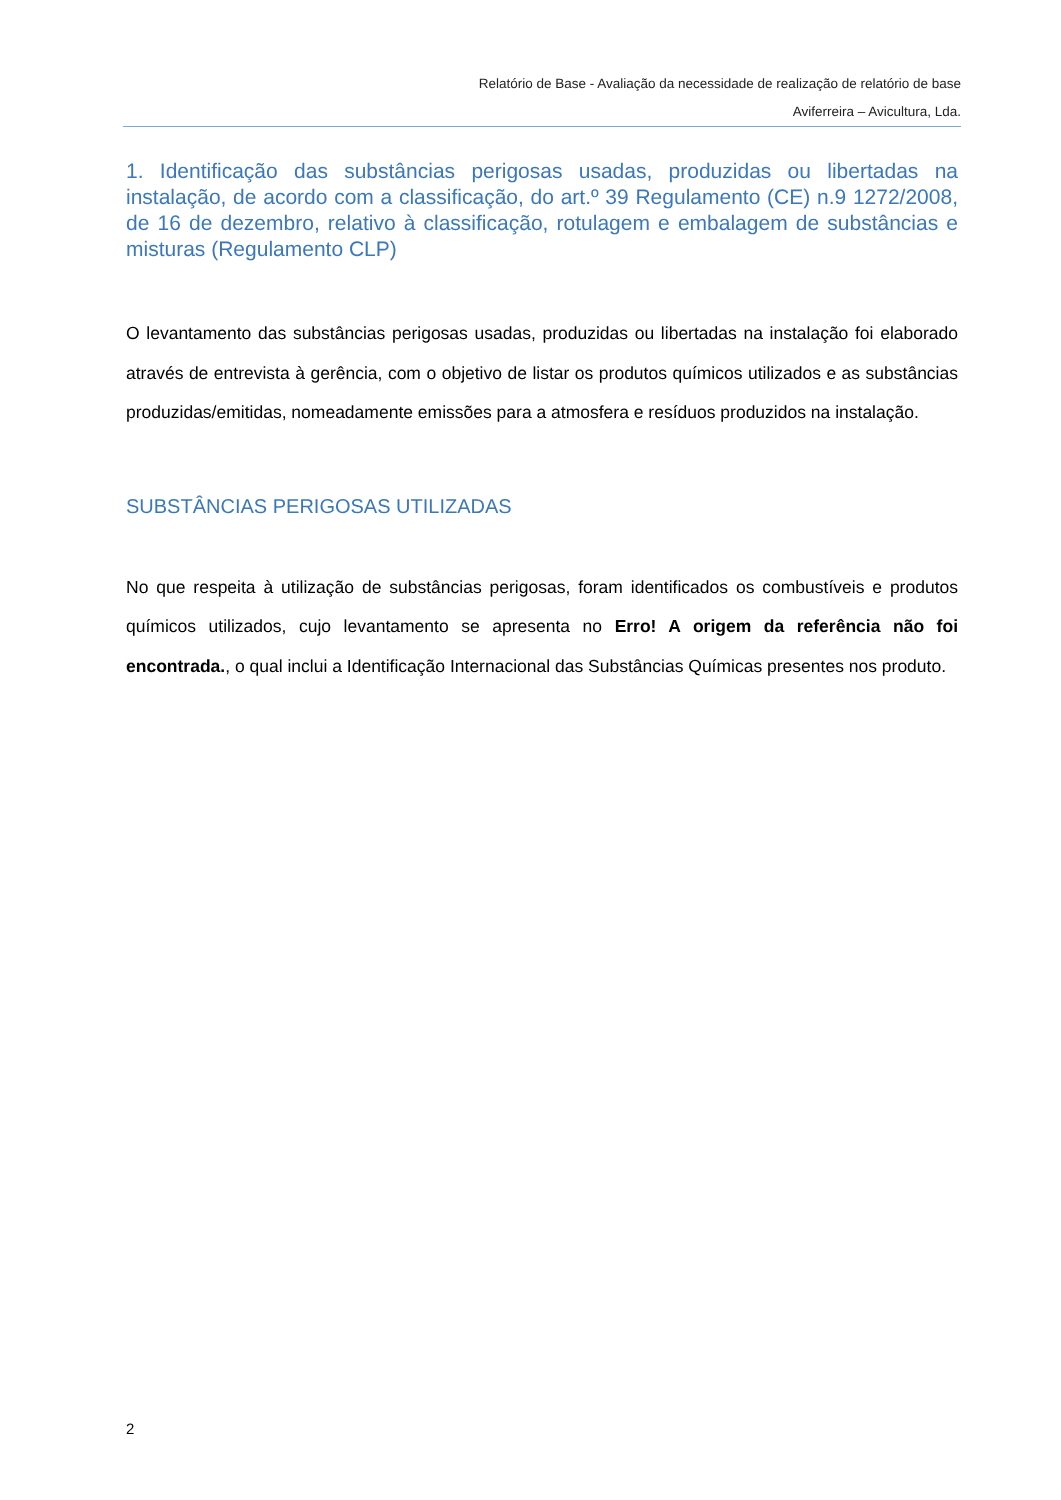Relatório de Base - Avaliação da necessidade de realização de relatório de base
Aviferreira – Avicultura, Lda.
1. Identificação das substâncias perigosas usadas, produzidas ou libertadas na instalação, de acordo com a classificação, do art.º 39 Regulamento (CE) n.9 1272/2008, de 16 de dezembro, relativo à classificação, rotulagem e embalagem de substâncias e misturas (Regulamento CLP)
O levantamento das substâncias perigosas usadas, produzidas ou libertadas na instalação foi elaborado através de entrevista à gerência, com o objetivo de listar os produtos químicos utilizados e as substâncias produzidas/emitidas, nomeadamente emissões para a atmosfera e resíduos produzidos na instalação.
SUBSTÂNCIAS PERIGOSAS UTILIZADAS
No que respeita à utilização de substâncias perigosas, foram identificados os combustíveis e produtos químicos utilizados, cujo levantamento se apresenta no Erro! A origem da referência não foi encontrada., o qual inclui a Identificação Internacional das Substâncias Químicas presentes nos produto.
2